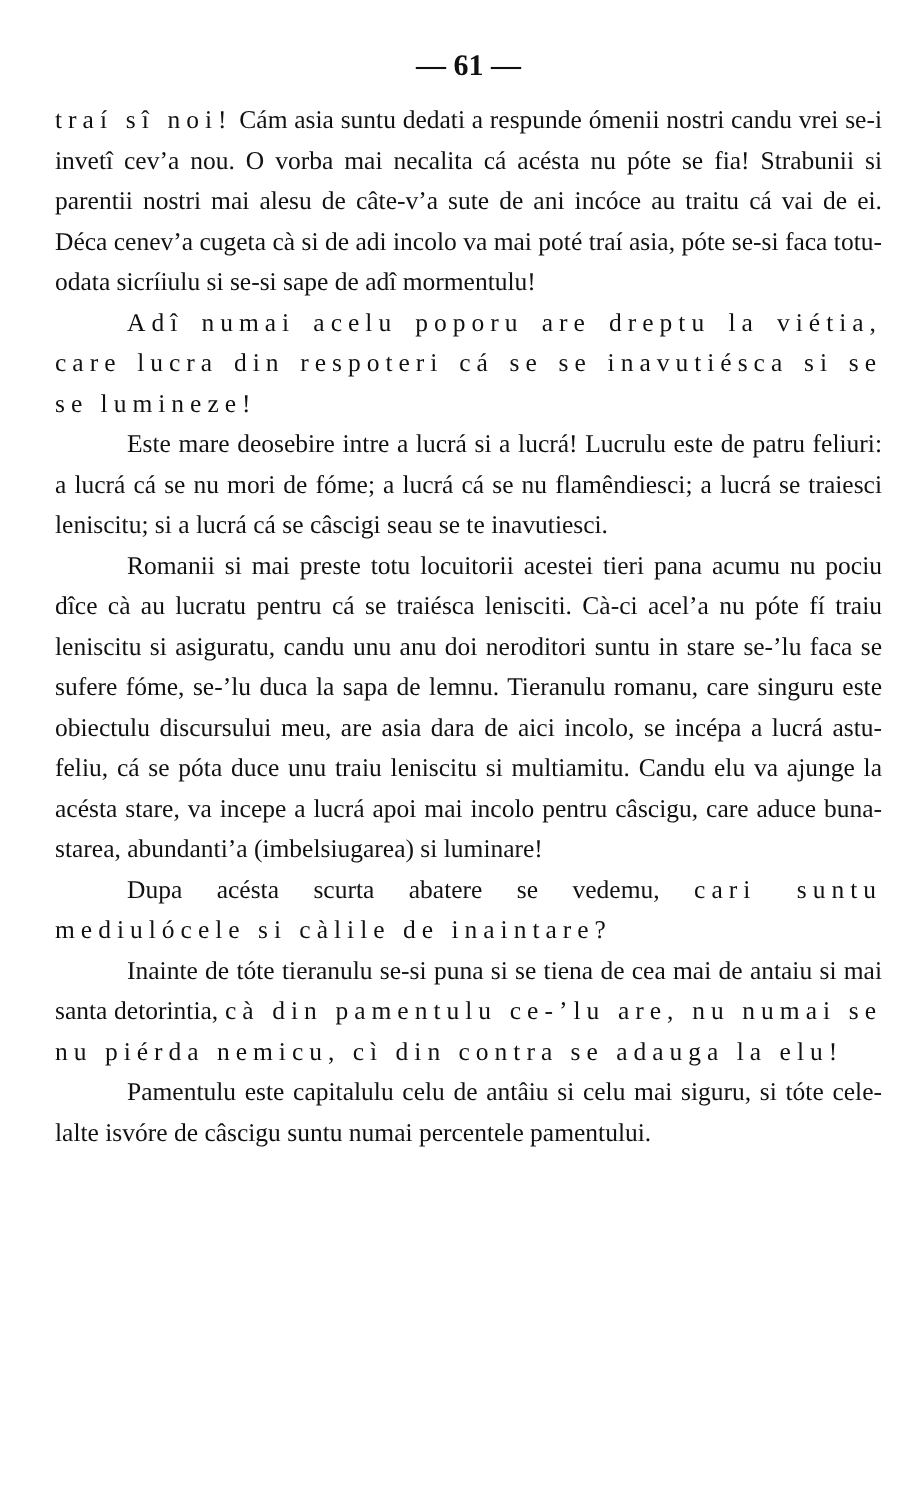— 61 —
traí sî noi! Cám asia suntu dedati a respunde ómenii nostri candu vrei se-i invetî cev’a nou. O vorba mai necalita cá acésta nu póte se fia! Strabunii si parentii nostri mai alesu de câte-v’a sute de ani incóce au traitu cá vai de ei. Déca cenev’a cugeta cà si de adi incolo va mai poté traí asia, póte se-si faca totu-odata sicríiulu si se-si sape de adî mormentulu!
Adî numai acelu poporu are dreptu la viétia, care lucra din respoteri cá se se inavutiésca si se se lumineze!
Este mare deosebire intre a lucrá si a lucrá! Lucrulu este de patru feliuri: a lucrá cá se nu mori de fóme; a lucrá cá se nu flamêndiesci; a lucrá se traiesci leniscitu; si a lucrá cá se câscigi seau se te inavutiesci.
Romanii si mai preste totu locuitorii acestei tieri pana acumu nu pociu dîce cà au lucratu pentru cá se traiésca lenisciti. Cà-ci acel’a nu póte fí traiu leniscitu si asiguratu, candu unu anu doi neroditori suntu in stare se-’lu faca se sufere fóme, se-’lu duca la sapa de lemnu. Tieranulu romanu, care singuru este obiectulu discursului meu, are asia dara de aici incolo, se incépa a lucrá astu-feliu, cá se póta duce unu traiu leniscitu si multiamitu. Candu elu va ajunge la acésta stare, va incepe a lucrá apoi mai incolo pentru câscigu, care aduce buna-starea, abundanti’a (imbelsiugarea) si luminare!
Dupa acésta scurta abatere se vedemu, cari suntu mediulócele si càlile de inaintare?
Inainte de tóte tieranulu se-si puna si se tiena de cea mai de antaiu si mai santa detorintia, cà din pamentulu ce-’lu are, nu numai se nu piérda nemicu, cì din contra se adauga la elu!
Pamentulu este capitalulu celu de antâiu si celu mai siguru, si tóte cele-lalte isvóre de câscigu suntu numai percentele pamentului.